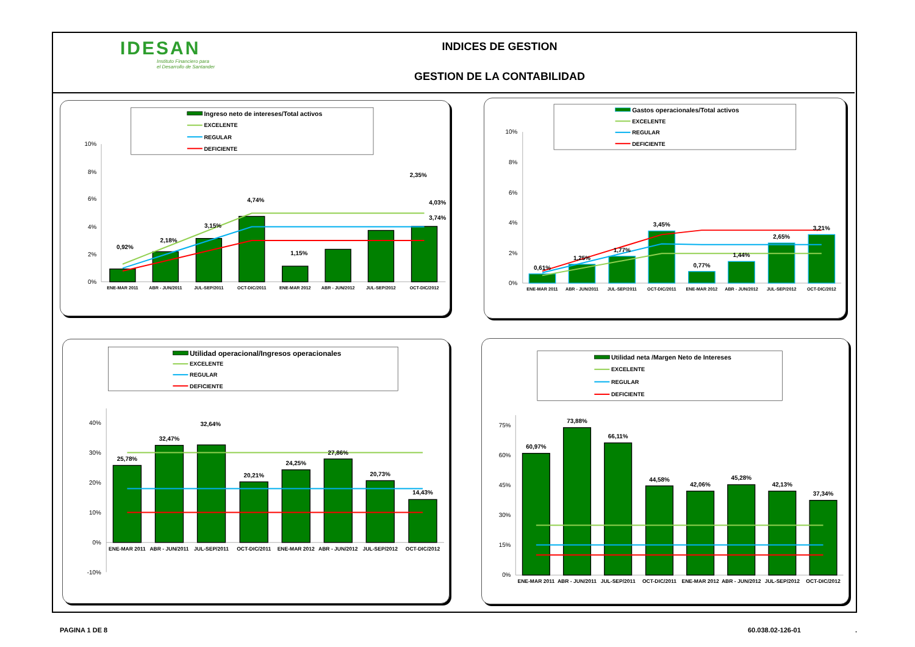IDESAN
Instituto Financiero para
el Desarrollo de Santander
INDICES DE GESTION
GESTION DE LA CONTABILIDAD
Ingreso neto de intereses/Total activos
EXCELENTE
REGULAR
DEFICIENTE
0%
2%
4%
6%
8%
10%
0,92%
2,18%
3,15%
4,74%
1,15%
2,35%
3,74%
4,03%
ENE-MAR 2011
ABR - JUN/2011
JUL-SEP/2011
OCT-DIC/2011
ENE-MAR 2012
ABR - JUN/2012
JUL-SEP/2012
OCT-DIC/2012
Gastos operacionales/Total activos
EXCELENTE
REGULAR
DEFICIENTE
0%
2%
4%
6%
8%
10%
0,61%
1,25%
1,77%
3,45%
0,77%
1,44%
2,65%
3,21%
ENE-MAR 2011
ABR - JUN/2011
JUL-SEP/2011
OCT-DIC/2011
ENE-MAR 2012
ABR - JUN/2012
JUL-SEP/2012
OCT-DIC/2012
Utilidad operacional/Ingresos operacionales
EXCELENTE
REGULAR
DEFICIENTE
-10%
0%
10%
20%
30%
40%
25,78%
32,47%
32,64%
20,21%
24,25%
27,86%
20,73%
14,43%
ENE-MAR 2011
ABR - JUN/2011
JUL-SEP/2011
OCT-DIC/2011
ENE-MAR 2012
ABR - JUN/2012
JUL-SEP/2012
OCT-DIC/2012
Utilidad neta /Margen Neto de Intereses
EXCELENTE
REGULAR
DEFICIENTE
0%
15%
30%
45%
60%
75%
60,97%
73,88%
66,11%
44,58%
42,06%
45,28%
42,13%
37,34%
ENE-MAR 2011
ABR - JUN/2011
JUL-SEP/2011
OCT-DIC/2011
ENE-MAR 2012
ABR - JUN/2012
JUL-SEP/2012
OCT-DIC/2012
PAGINA 1 DE 8 60.038.02-126-01 .